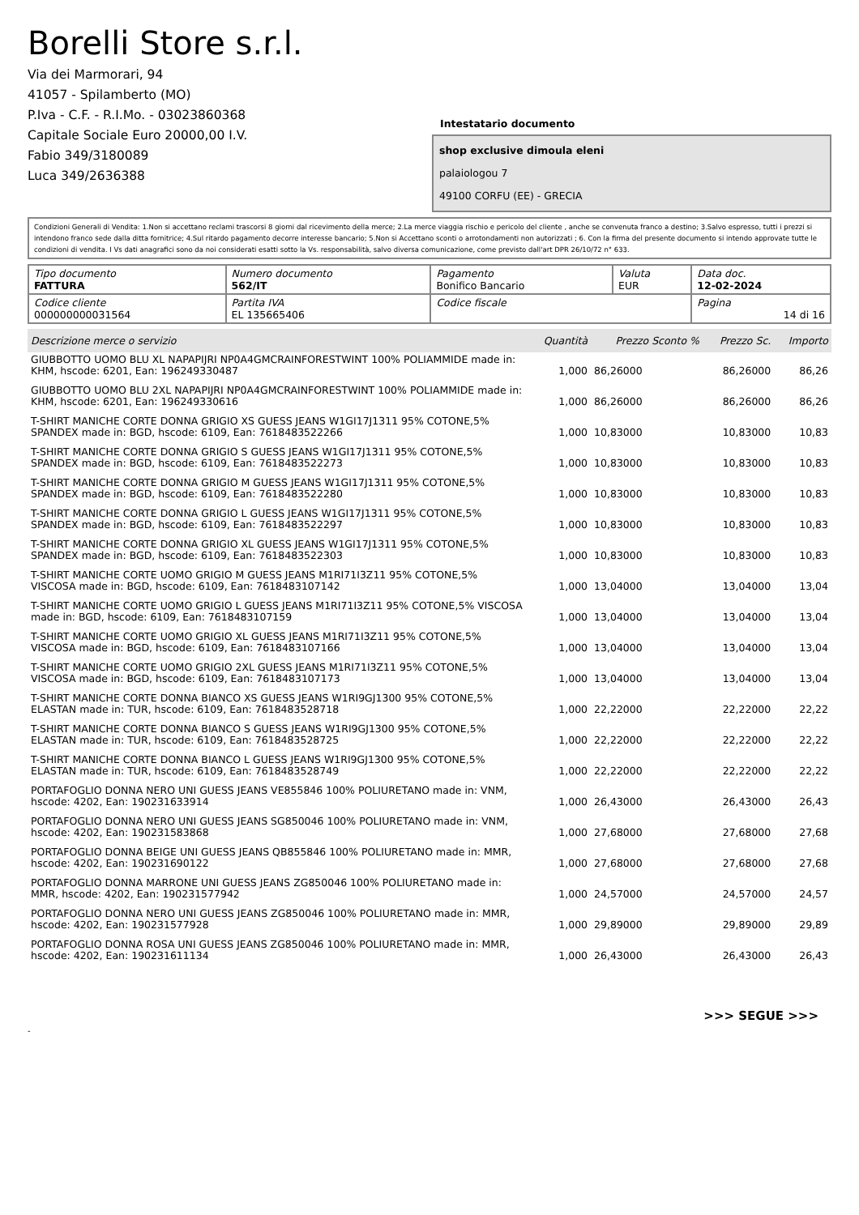Borelli Store s.r.l.
Via dei Marmorari, 94
41057 - Spilamberto (MO)
P.Iva - C.F. - R.I.Mo. - 03023860368
Capitale Sociale Euro 20000,00 I.V.
Fabio 349/3180089
Luca 349/2636388
Intestatario documento
shop exclusive dimoula eleni
palaiologou 7
49100 CORFU (EE) - GRECIA
Condizioni Generali di Vendita: 1.Non si accettano reclami trascorsi 8 giorni dal ricevimento della merce; 2.La merce viaggia rischio e pericolo del cliente , anche se convenuta franco a destino; 3.Salvo espresso, tutti i prezzi si intendono franco sede dalla ditta fornitrice; 4.Sul ritardo pagamento decorre interesse bancario; 5.Non si Accettano sconti o arrotondamenti non autorizzati ; 6. Con la firma del presente documento si intendo approvate tutte le condizioni di vendita. I Vs dati anagrafici sono da noi considerati esatti sotto la Vs. responsabilità, salvo diversa comunicazione, come previsto dall'art DPR 26/10/72 n° 633.
| Tipo documento FATTURA | Numero documento 562/IT | Pagamento Bonifico Bancario | Valuta EUR | Data doc. 12-02-2024 |
| Codice cliente 000000000031564 | Partita IVA EL 135665406 | Codice fiscale | | Pagina 14 di 16 |
| Descrizione merce o servizio | Quantità | Prezzo Sconto % | Prezzo Sc. | Importo |
| --- | --- | --- | --- | --- |
| GIUBBOTTO UOMO BLU XL NAPAPIJRI NP0A4GMCRAINFORESTWINT 100% POLIAMMIDE made in: KHM, hscode: 6201, Ean: 196249330487 | 1,000 | 86,26000 | 86,26000 | 86,26 |
| GIUBBOTTO UOMO BLU 2XL NAPAPIJRI NP0A4GMCRAINFORESTWINT 100% POLIAMMIDE made in: KHM, hscode: 6201, Ean: 196249330616 | 1,000 | 86,26000 | 86,26000 | 86,26 |
| T-SHIRT MANICHE CORTE DONNA GRIGIO XS GUESS JEANS W1GI17J1311 95% COTONE,5% SPANDEX made in: BGD, hscode: 6109, Ean: 7618483522266 | 1,000 | 10,83000 | 10,83000 | 10,83 |
| T-SHIRT MANICHE CORTE DONNA GRIGIO S GUESS JEANS W1GI17J1311 95% COTONE,5% SPANDEX made in: BGD, hscode: 6109, Ean: 7618483522273 | 1,000 | 10,83000 | 10,83000 | 10,83 |
| T-SHIRT MANICHE CORTE DONNA GRIGIO M GUESS JEANS W1GI17J1311 95% COTONE,5% SPANDEX made in: BGD, hscode: 6109, Ean: 7618483522280 | 1,000 | 10,83000 | 10,83000 | 10,83 |
| T-SHIRT MANICHE CORTE DONNA GRIGIO L GUESS JEANS W1GI17J1311 95% COTONE,5% SPANDEX made in: BGD, hscode: 6109, Ean: 7618483522297 | 1,000 | 10,83000 | 10,83000 | 10,83 |
| T-SHIRT MANICHE CORTE DONNA GRIGIO XL GUESS JEANS W1GI17J1311 95% COTONE,5% SPANDEX made in: BGD, hscode: 6109, Ean: 7618483522303 | 1,000 | 10,83000 | 10,83000 | 10,83 |
| T-SHIRT MANICHE CORTE UOMO GRIGIO M GUESS JEANS M1RI71I3Z11 95% COTONE,5% VISCOSA made in: BGD, hscode: 6109, Ean: 7618483107142 | 1,000 | 13,04000 | 13,04000 | 13,04 |
| T-SHIRT MANICHE CORTE UOMO GRIGIO L GUESS JEANS M1RI71I3Z11 95% COTONE,5% VISCOSA made in: BGD, hscode: 6109, Ean: 7618483107159 | 1,000 | 13,04000 | 13,04000 | 13,04 |
| T-SHIRT MANICHE CORTE UOMO GRIGIO XL GUESS JEANS M1RI71I3Z11 95% COTONE,5% VISCOSA made in: BGD, hscode: 6109, Ean: 7618483107166 | 1,000 | 13,04000 | 13,04000 | 13,04 |
| T-SHIRT MANICHE CORTE UOMO GRIGIO 2XL GUESS JEANS M1RI71I3Z11 95% COTONE,5% VISCOSA made in: BGD, hscode: 6109, Ean: 7618483107173 | 1,000 | 13,04000 | 13,04000 | 13,04 |
| T-SHIRT MANICHE CORTE DONNA BIANCO XS GUESS JEANS W1RI9GJ1300 95% COTONE,5% ELASTAN made in: TUR, hscode: 6109, Ean: 7618483528718 | 1,000 | 22,22000 | 22,22000 | 22,22 |
| T-SHIRT MANICHE CORTE DONNA BIANCO S GUESS JEANS W1RI9GJ1300 95% COTONE,5% ELASTAN made in: TUR, hscode: 6109, Ean: 7618483528725 | 1,000 | 22,22000 | 22,22000 | 22,22 |
| T-SHIRT MANICHE CORTE DONNA BIANCO L GUESS JEANS W1RI9GJ1300 95% COTONE,5% ELASTAN made in: TUR, hscode: 6109, Ean: 7618483528749 | 1,000 | 22,22000 | 22,22000 | 22,22 |
| PORTAFOGLIO DONNA NERO UNI GUESS JEANS VE855846 100% POLIURETANO made in: VNM, hscode: 4202, Ean: 190231633914 | 1,000 | 26,43000 | 26,43000 | 26,43 |
| PORTAFOGLIO DONNA NERO UNI GUESS JEANS SG850046 100% POLIURETANO made in: VNM, hscode: 4202, Ean: 190231583868 | 1,000 | 27,68000 | 27,68000 | 27,68 |
| PORTAFOGLIO DONNA BEIGE UNI GUESS JEANS QB855846 100% POLIURETANO made in: MMR, hscode: 4202, Ean: 190231690122 | 1,000 | 27,68000 | 27,68000 | 27,68 |
| PORTAFOGLIO DONNA MARRONE UNI GUESS JEANS ZG850046 100% POLIURETANO made in: MMR, hscode: 4202, Ean: 190231577942 | 1,000 | 24,57000 | 24,57000 | 24,57 |
| PORTAFOGLIO DONNA NERO UNI GUESS JEANS ZG850046 100% POLIURETANO made in: MMR, hscode: 4202, Ean: 190231577928 | 1,000 | 29,89000 | 29,89000 | 29,89 |
| PORTAFOGLIO DONNA ROSA UNI GUESS JEANS ZG850046 100% POLIURETANO made in: MMR, hscode: 4202, Ean: 190231611134 | 1,000 | 26,43000 | 26,43000 | 26,43 |
>>> SEGUE >>>
-